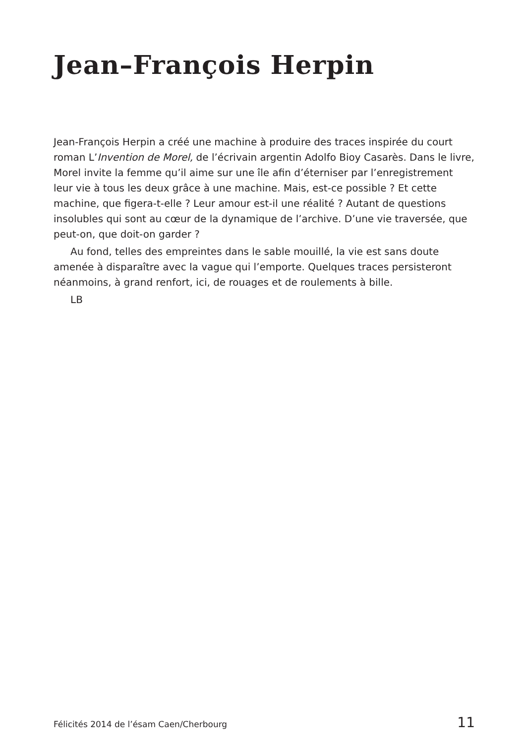Jean–François Herpin
Jean-François Herpin a créé une machine à produire des traces inspirée du court roman L’Invention de Morel, de l’écrivain argentin Adolfo Bioy Casarès. Dans le livre, Morel invite la femme qu’il aime sur une île afin d’éterniser par l’enregistrement leur vie à tous les deux grâce à une machine. Mais, est-ce possible ? Et cette machine, que figera-t-elle ? Leur amour est-il une réalité ? Autant de questions insolubles qui sont au cœur de la dynamique de l’archive. D’une vie traversée, que peut-on, que doit-on garder ?
Au fond, telles des empreintes dans le sable mouillé, la vie est sans doute amenée à disparaître avec la vague qui l’emporte. Quelques traces persisteront néanmoins, à grand renfort, ici, de rouages et de roulements à bille.
LB
Félicités 2014 de l’ésam Caen/Cherbourg 11